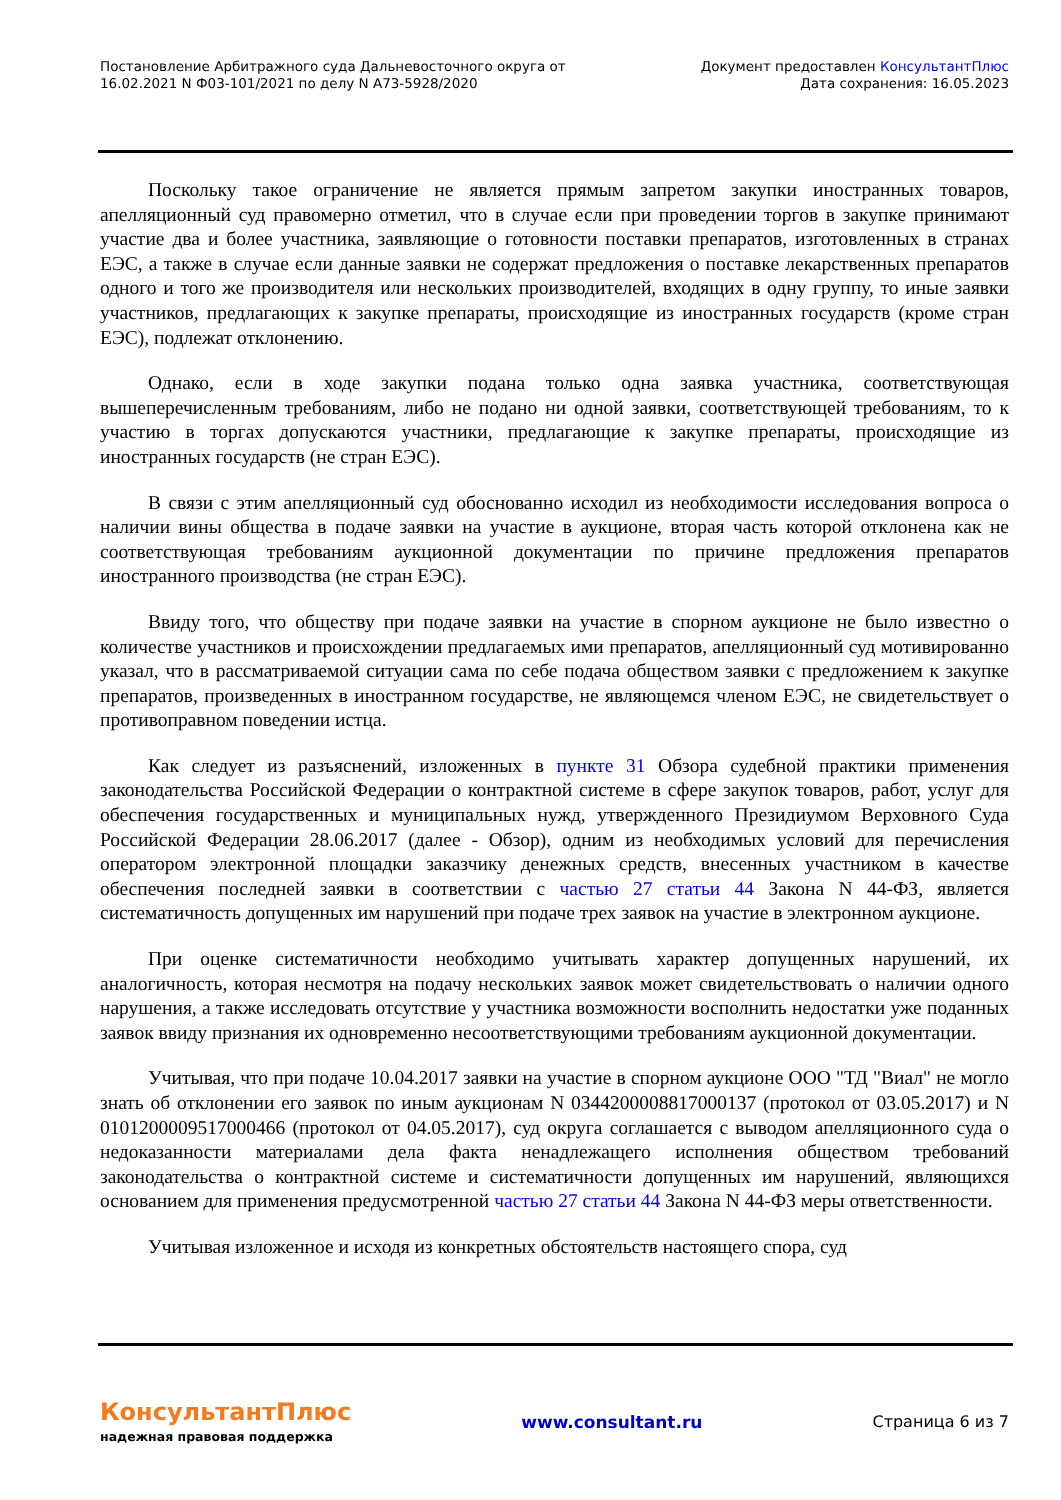Постановление Арбитражного суда Дальневосточного округа от
16.02.2021 N Ф03-101/2021 по делу N А73-5928/2020
Документ предоставлен КонсультантПлюс
Дата сохранения: 16.05.2023
Поскольку такое ограничение не является прямым запретом закупки иностранных товаров, апелляционный суд правомерно отметил, что в случае если при проведении торгов в закупке принимают участие два и более участника, заявляющие о готовности поставки препаратов, изготовленных в странах ЕЭС, а также в случае если данные заявки не содержат предложения о поставке лекарственных препаратов одного и того же производителя или нескольких производителей, входящих в одну группу, то иные заявки участников, предлагающих к закупке препараты, происходящие из иностранных государств (кроме стран ЕЭС), подлежат отклонению.
Однако, если в ходе закупки подана только одна заявка участника, соответствующая вышеперечисленным требованиям, либо не подано ни одной заявки, соответствующей требованиям, то к участию в торгах допускаются участники, предлагающие к закупке препараты, происходящие из иностранных государств (не стран ЕЭС).
В связи с этим апелляционный суд обоснованно исходил из необходимости исследования вопроса о наличии вины общества в подаче заявки на участие в аукционе, вторая часть которой отклонена как не соответствующая требованиям аукционной документации по причине предложения препаратов иностранного производства (не стран ЕЭС).
Ввиду того, что обществу при подаче заявки на участие в спорном аукционе не было известно о количестве участников и происхождении предлагаемых ими препаратов, апелляционный суд мотивированно указал, что в рассматриваемой ситуации сама по себе подача обществом заявки с предложением к закупке препаратов, произведенных в иностранном государстве, не являющемся членом ЕЭС, не свидетельствует о противоправном поведении истца.
Как следует из разъяснений, изложенных в пункте 31 Обзора судебной практики применения законодательства Российской Федерации о контрактной системе в сфере закупок товаров, работ, услуг для обеспечения государственных и муниципальных нужд, утвержденного Президиумом Верховного Суда Российской Федерации 28.06.2017 (далее - Обзор), одним из необходимых условий для перечисления оператором электронной площадки заказчику денежных средств, внесенных участником в качестве обеспечения последней заявки в соответствии с частью 27 статьи 44 Закона N 44-ФЗ, является систематичность допущенных им нарушений при подаче трех заявок на участие в электронном аукционе.
При оценке систематичности необходимо учитывать характер допущенных нарушений, их аналогичность, которая несмотря на подачу нескольких заявок может свидетельствовать о наличии одного нарушения, а также исследовать отсутствие у участника возможности восполнить недостатки уже поданных заявок ввиду признания их одновременно несоответствующими требованиям аукционной документации.
Учитывая, что при подаче 10.04.2017 заявки на участие в спорном аукционе ООО "ТД "Виал" не могло знать об отклонении его заявок по иным аукционам N 0344200008817000137 (протокол от 03.05.2017) и N 0101200009517000466 (протокол от 04.05.2017), суд округа соглашается с выводом апелляционного суда о недоказанности материалами дела факта ненадлежащего исполнения обществом требований законодательства о контрактной системе и систематичности допущенных им нарушений, являющихся основанием для применения предусмотренной частью 27 статьи 44 Закона N 44-ФЗ меры ответственности.
Учитывая изложенное и исходя из конкретных обстоятельств настоящего спора, суд
КонсультантПлюс
надежная правовая поддержка
www.consultant.ru Страница 6 из 7